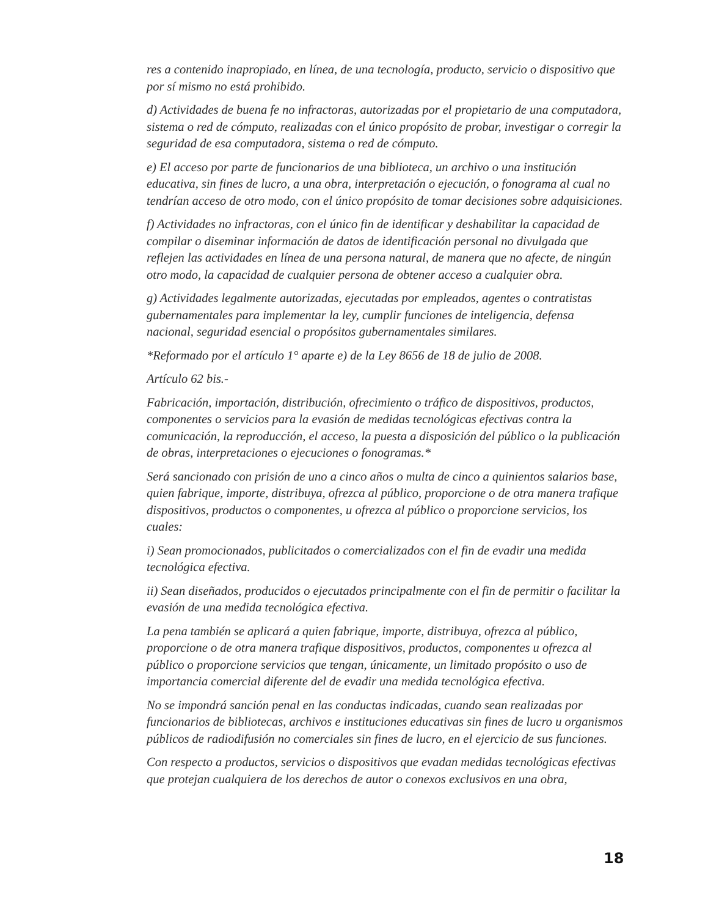res a contenido inapropiado, en línea, de una tecnología, producto, servicio o dispositivo que por sí mismo no está prohibido.
d) Actividades de buena fe no infractoras, autorizadas por el propietario de una computadora, sistema o red de cómputo, realizadas con el único propósito de probar, investigar o corregir la seguridad de esa computadora, sistema o red de cómputo.
e) El acceso por parte de funcionarios de una biblioteca, un archivo o una institución educativa, sin fines de lucro, a una obra, interpretación o ejecución, o fonograma al cual no tendrían acceso de otro modo, con el único propósito de tomar decisiones sobre adquisiciones.
f) Actividades no infractoras, con el único fin de identificar y deshabilitar la capacidad de compilar o diseminar información de datos de identificación personal no divulgada que reflejen las actividades en línea de una persona natural, de manera que no afecte, de ningún otro modo, la capacidad de cualquier persona de obtener acceso a cualquier obra.
g) Actividades legalmente autorizadas, ejecutadas por empleados, agentes o contratistas gubernamentales para implementar la ley, cumplir funciones de inteligencia, defensa nacional, seguridad esencial o propósitos gubernamentales similares.
*Reformado por el artículo 1° aparte e) de la Ley 8656 de 18 de julio de 2008.
Artículo 62 bis.-
Fabricación, importación, distribución, ofrecimiento o tráfico de dispositivos, productos, componentes o servicios para la evasión de medidas tecnológicas efectivas contra la comunicación, la reproducción, el acceso, la puesta a disposición del público o la publicación de obras, interpretaciones o ejecuciones o fonogramas.*
Será sancionado con prisión de uno a cinco años o multa de cinco a quinientos salarios base, quien fabrique, importe, distribuya, ofrezca al público, proporcione o de otra manera trafique dispositivos, productos o componentes, u ofrezca al público o proporcione servicios, los cuales:
i) Sean promocionados, publicitados o comercializados con el fin de evadir una medida tecnológica efectiva.
ii) Sean diseñados, producidos o ejecutados principalmente con el fin de permitir o facilitar la evasión de una medida tecnológica efectiva.
La pena también se aplicará a quien fabrique, importe, distribuya, ofrezca al público, proporcione o de otra manera trafique dispositivos, productos, componentes u ofrezca al público o proporcione servicios que tengan, únicamente, un limitado propósito o uso de importancia comercial diferente del de evadir una medida tecnológica efectiva.
No se impondrá sanción penal en las conductas indicadas, cuando sean realizadas por funcionarios de bibliotecas, archivos e instituciones educativas sin fines de lucro u organismos públicos de radiodifusión no comerciales sin fines de lucro, en el ejercicio de sus funciones.
Con respecto a productos, servicios o dispositivos que evadan medidas tecnológicas efectivas que protejan cualquiera de los derechos de autor o conexos exclusivos en una obra,
18